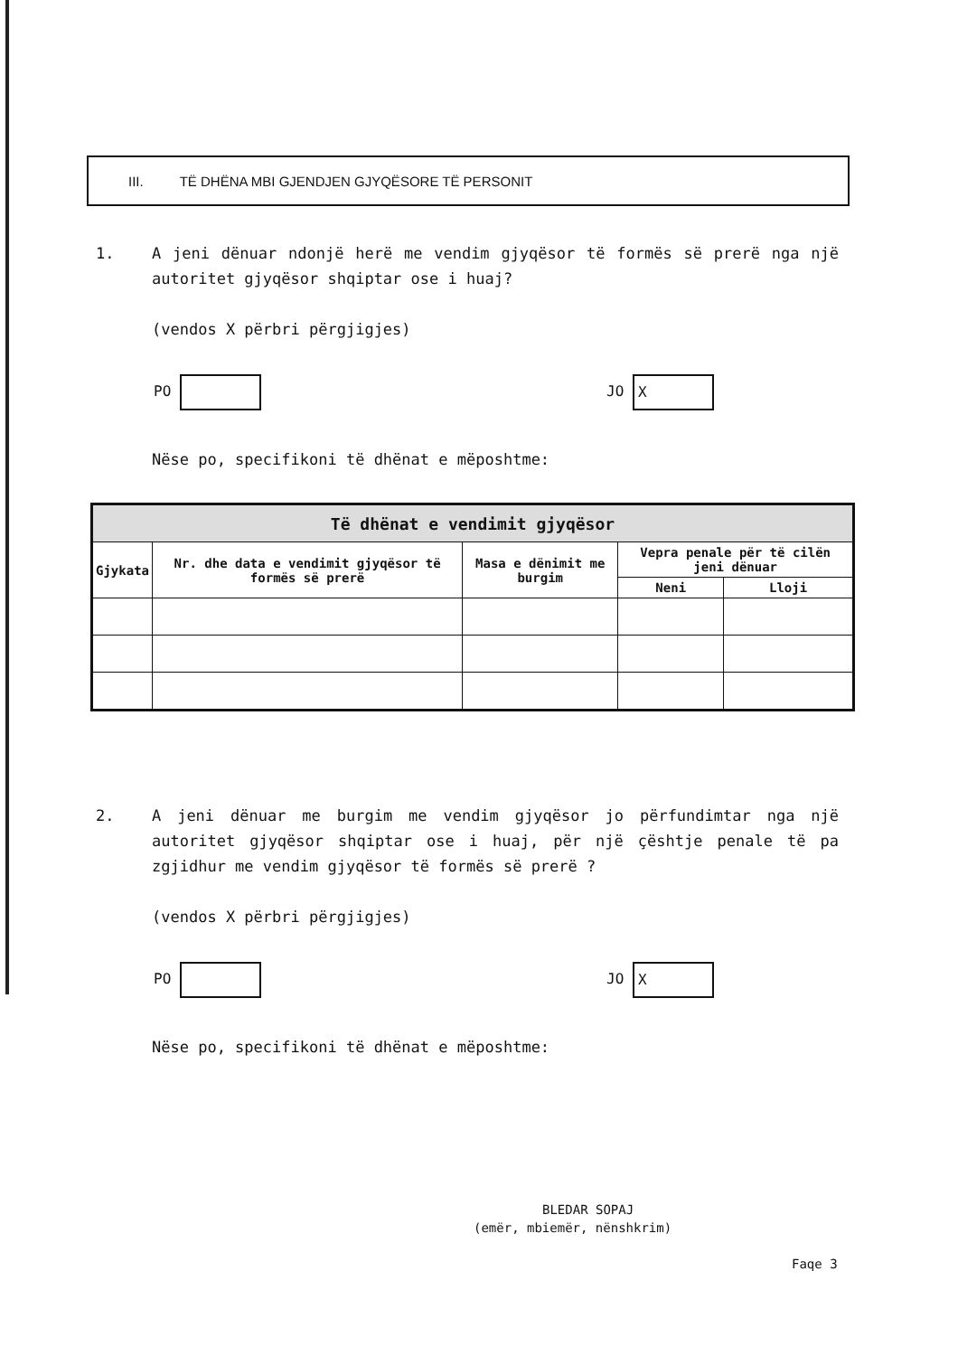III. TË DHËNA MBI GJENDJEN GJYQËSORE TË PERSONIT
1. A jeni dënuar ndonjë herë me vendim gjyqësor të formës së prerë nga një autoritet gjyqësor shqiptar ose i huaj?
(vendos X përbri përgjigjes)
PO JO X
Nëse po, specifikoni të dhënat e mëposhtme:
| Të dhënat e vendimit gjyqësor | | | | |
| --- | --- | --- | --- | --- |
| Gjykata | Nr. dhe data e vendimit gjyqësor të formës së prerë | Masa e dënimit me burgim | Vepra penale për të cilën jeni dënuar | |
| | | | Neni | Lloji |
2. A jeni dënuar me burgim me vendim gjyqësor jo përfundimtar nga një autoritet gjyqësor shqiptar ose i huaj, për një çështje penale të pa zgjidhur me vendim gjyqësor të formës së prerë ?
(vendos X përbri përgjigjes)
PO JO X
Nëse po, specifikoni të dhënat e mëposhtme:
BLEDAR SOPAJ
(emër, mbiemër, nënshkrim)
Faqe 3